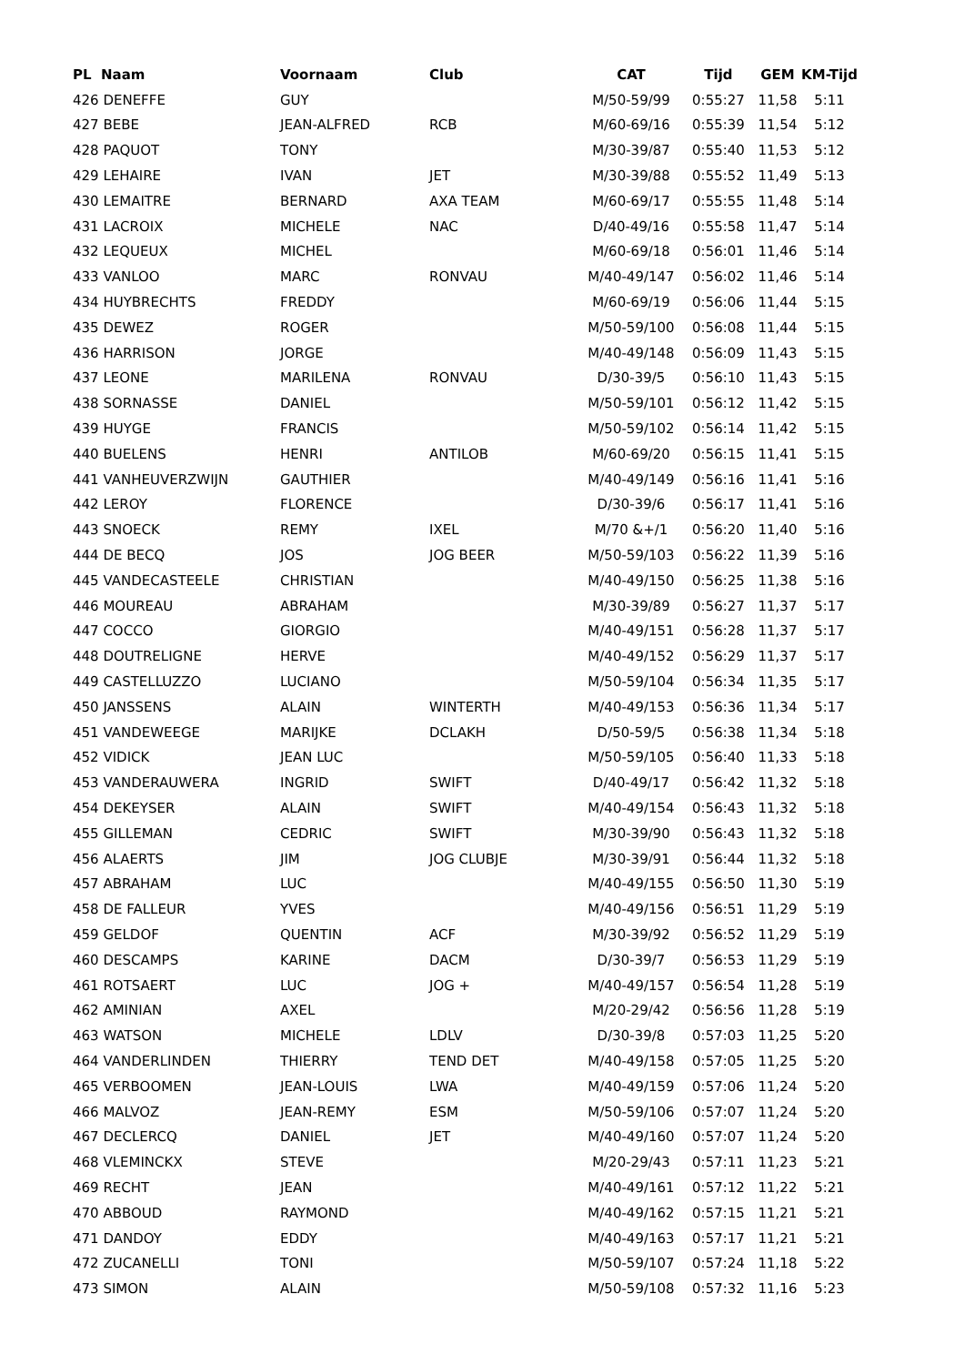| PL Naam | Voornaam | Club | CAT | Tijd | GEM | KM-Tijd |
| --- | --- | --- | --- | --- | --- | --- |
| 426 DENEFFE | GUY | | M/50-59/99 | 0:55:27 | 11,58 | 5:11 |
| 427 BEBE | JEAN-ALFRED | RCB | M/60-69/16 | 0:55:39 | 11,54 | 5:12 |
| 428 PAQUOT | TONY | | M/30-39/87 | 0:55:40 | 11,53 | 5:12 |
| 429 LEHAIRE | IVAN | JET | M/30-39/88 | 0:55:52 | 11,49 | 5:13 |
| 430 LEMAITRE | BERNARD | AXA TEAM | M/60-69/17 | 0:55:55 | 11,48 | 5:14 |
| 431 LACROIX | MICHELE | NAC | D/40-49/16 | 0:55:58 | 11,47 | 5:14 |
| 432 LEQUEUX | MICHEL | | M/60-69/18 | 0:56:01 | 11,46 | 5:14 |
| 433 VANLOO | MARC | RONVAU | M/40-49/147 | 0:56:02 | 11,46 | 5:14 |
| 434 HUYBRECHTS | FREDDY | | M/60-69/19 | 0:56:06 | 11,44 | 5:15 |
| 435 DEWEZ | ROGER | | M/50-59/100 | 0:56:08 | 11,44 | 5:15 |
| 436 HARRISON | JORGE | | M/40-49/148 | 0:56:09 | 11,43 | 5:15 |
| 437 LEONE | MARILENA | RONVAU | D/30-39/5 | 0:56:10 | 11,43 | 5:15 |
| 438 SORNASSE | DANIEL | | M/50-59/101 | 0:56:12 | 11,42 | 5:15 |
| 439 HUYGE | FRANCIS | | M/50-59/102 | 0:56:14 | 11,42 | 5:15 |
| 440 BUELENS | HENRI | ANTILOB | M/60-69/20 | 0:56:15 | 11,41 | 5:15 |
| 441 VANHEUVERZWIJN | GAUTHIER | | M/40-49/149 | 0:56:16 | 11,41 | 5:16 |
| 442 LEROY | FLORENCE | | D/30-39/6 | 0:56:17 | 11,41 | 5:16 |
| 443 SNOECK | REMY | IXEL | M/70 &+/1 | 0:56:20 | 11,40 | 5:16 |
| 444 DE BECQ | JOS | JOG BEER | M/50-59/103 | 0:56:22 | 11,39 | 5:16 |
| 445 VANDECASTEELE | CHRISTIAN | | M/40-49/150 | 0:56:25 | 11,38 | 5:16 |
| 446 MOUREAU | ABRAHAM | | M/30-39/89 | 0:56:27 | 11,37 | 5:17 |
| 447 COCCO | GIORGIO | | M/40-49/151 | 0:56:28 | 11,37 | 5:17 |
| 448 DOUTRELIGNE | HERVE | | M/40-49/152 | 0:56:29 | 11,37 | 5:17 |
| 449 CASTELLUZZO | LUCIANO | | M/50-59/104 | 0:56:34 | 11,35 | 5:17 |
| 450 JANSSENS | ALAIN | WINTERTH | M/40-49/153 | 0:56:36 | 11,34 | 5:17 |
| 451 VANDEWEEGE | MARIJKE | DCLAKH | D/50-59/5 | 0:56:38 | 11,34 | 5:18 |
| 452 VIDICK | JEAN LUC | | M/50-59/105 | 0:56:40 | 11,33 | 5:18 |
| 453 VANDERAUWERA | INGRID | SWIFT | D/40-49/17 | 0:56:42 | 11,32 | 5:18 |
| 454 DEKEYSER | ALAIN | SWIFT | M/40-49/154 | 0:56:43 | 11,32 | 5:18 |
| 455 GILLEMAN | CEDRIC | SWIFT | M/30-39/90 | 0:56:43 | 11,32 | 5:18 |
| 456 ALAERTS | JIM | JOG CLUBJE | M/30-39/91 | 0:56:44 | 11,32 | 5:18 |
| 457 ABRAHAM | LUC | | M/40-49/155 | 0:56:50 | 11,30 | 5:19 |
| 458 DE FALLEUR | YVES | | M/40-49/156 | 0:56:51 | 11,29 | 5:19 |
| 459 GELDOF | QUENTIN | ACF | M/30-39/92 | 0:56:52 | 11,29 | 5:19 |
| 460 DESCAMPS | KARINE | DACM | D/30-39/7 | 0:56:53 | 11,29 | 5:19 |
| 461 ROTSAERT | LUC | JOG + | M/40-49/157 | 0:56:54 | 11,28 | 5:19 |
| 462 AMINIAN | AXEL | | M/20-29/42 | 0:56:56 | 11,28 | 5:19 |
| 463 WATSON | MICHELE | LDLV | D/30-39/8 | 0:57:03 | 11,25 | 5:20 |
| 464 VANDERLINDEN | THIERRY | TEND DET | M/40-49/158 | 0:57:05 | 11,25 | 5:20 |
| 465 VERBOOMEN | JEAN-LOUIS | LWA | M/40-49/159 | 0:57:06 | 11,24 | 5:20 |
| 466 MALVOZ | JEAN-REMY | ESM | M/50-59/106 | 0:57:07 | 11,24 | 5:20 |
| 467 DECLERCQ | DANIEL | JET | M/40-49/160 | 0:57:07 | 11,24 | 5:20 |
| 468 VLEMINCKX | STEVE | | M/20-29/43 | 0:57:11 | 11,23 | 5:21 |
| 469 RECHT | JEAN | | M/40-49/161 | 0:57:12 | 11,22 | 5:21 |
| 470 ABBOUD | RAYMOND | | M/40-49/162 | 0:57:15 | 11,21 | 5:21 |
| 471 DANDOY | EDDY | | M/40-49/163 | 0:57:17 | 11,21 | 5:21 |
| 472 ZUCANELLI | TONI | | M/50-59/107 | 0:57:24 | 11,18 | 5:22 |
| 473 SIMON | ALAIN | | M/50-59/108 | 0:57:32 | 11,16 | 5:23 |